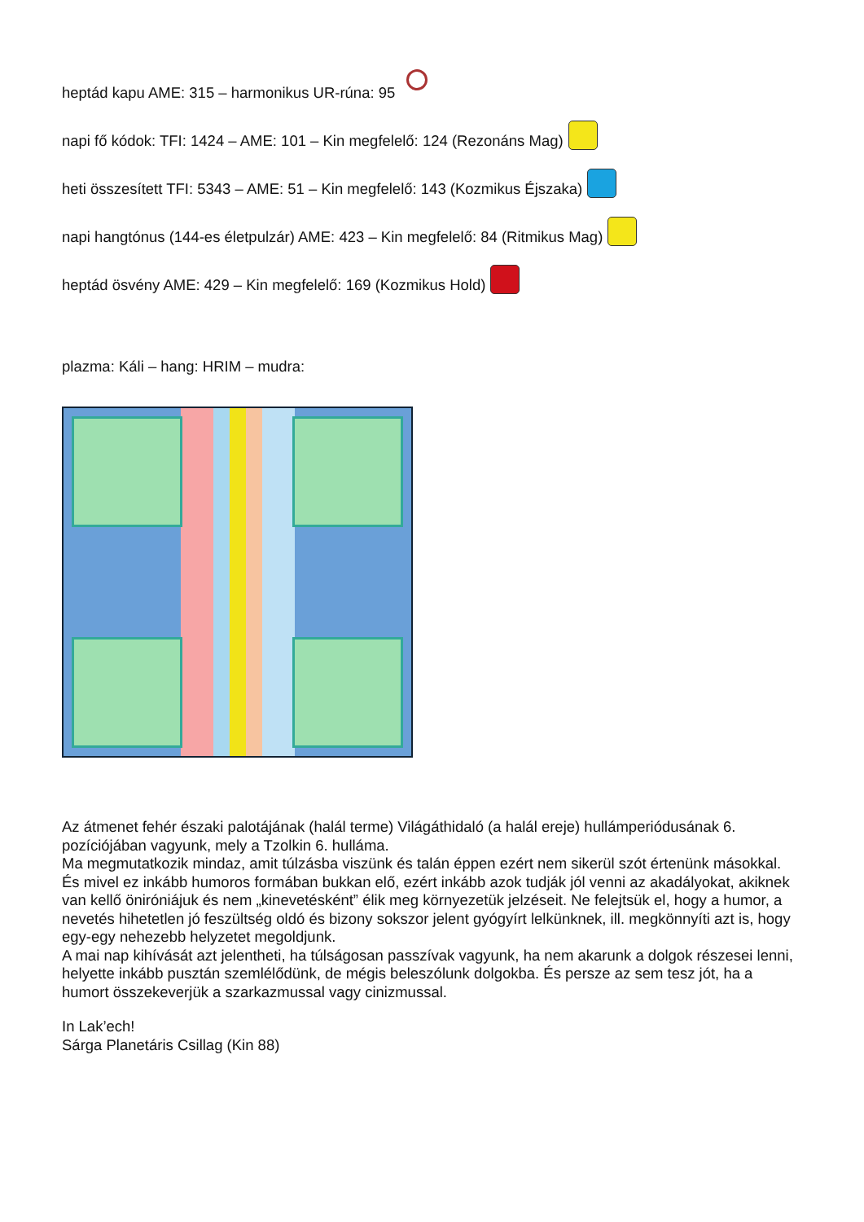heptád kapu AME: 315 – harmonikus UR-rúna: 95
napi fő kódok: TFI: 1424 – AME: 101 – Kin megfelelő: 124 (Rezonáns Mag)
heti összesített TFI: 5343 – AME: 51 – Kin megfelelő: 143 (Kozmikus Éjszaka)
napi hangtónus (144-es életpulzár) AME: 423 – Kin megfelelő: 84 (Ritmikus Mag)
heptád ösvény AME: 429 – Kin megfelelő: 169 (Kozmikus Hold)
plazma: Káli – hang: HRIM – mudra:
Az átmenet fehér északi palotájának (halál terme) Világáthidaló (a halál ereje) hullámperiódusának 6. pozíciójában vagyunk, mely a Tzolkin 6. hulláma.
Ma megmutatkozik mindaz, amit túlzásba viszünk és talán éppen ezért nem sikerül szót értenünk másokkal. És mivel ez inkább humoros formában bukkan elő, ezért inkább azok tudják jól venni az akadályokat, akiknek van kellő öniróniájuk és nem „kinevetésként” élik meg környezetük jelzéseit. Ne felejtsük el, hogy a humor, a nevetés hihetetlen jó feszültség oldó és bizony sokszor jelent gyógyírt lelkünknek, ill. megkönnyíti azt is, hogy egy-egy nehezebb helyzetet megoldjunk.
A mai nap kihívását azt jelentheti, ha túlságosan passzívak vagyunk, ha nem akarunk a dolgok részesei lenni, helyette inkább pusztán szemlélődünk, de mégis beleszólunk dolgokba. És persze az sem tesz jót, ha a humort összekeverjük a szarkazmussal vagy cinizmussal.
In Lak’ech!
Sárga Planetáris Csillag (Kin 88)